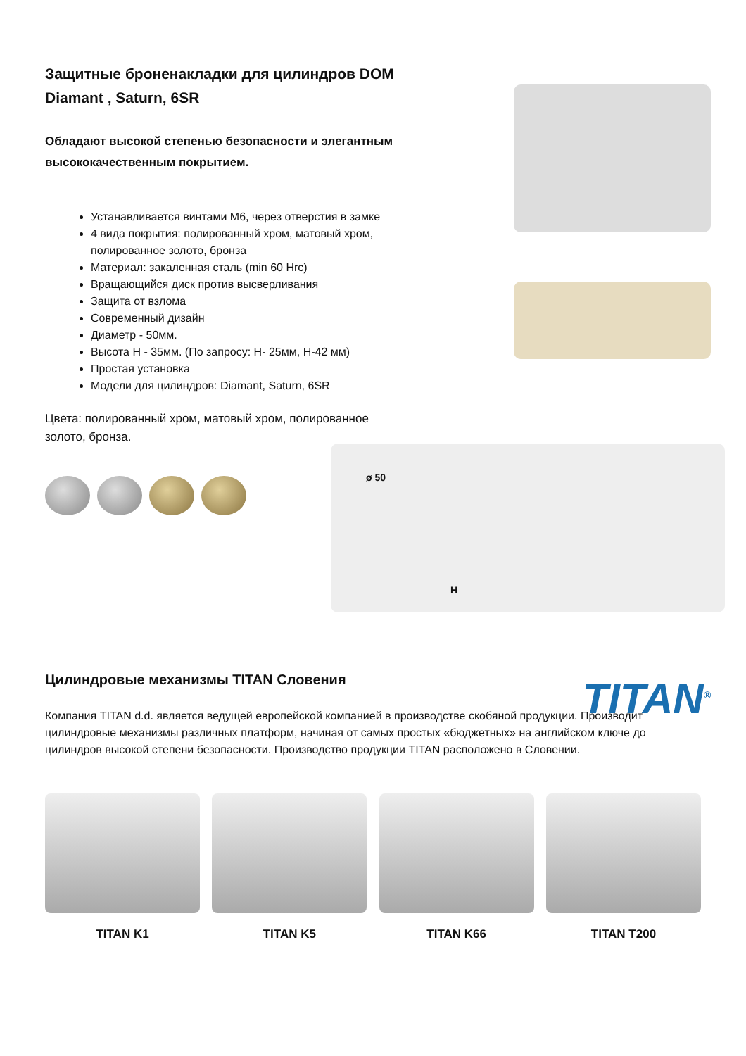Защитные броненакладки для цилиндров DOM Diamant , Saturn, 6SR
Обладают высокой степенью безопасности и элегантным высококачественным покрытием.
Устанавливается винтами М6, через отверстия в замке
4 вида покрытия: полированный хром, матовый хром, полированное золото, бронза
Материал: закаленная сталь (min 60 Hrc)
Вращающийся диск против высверливания
Защита от взлома
Современный дизайн
Диаметр - 50мм.
Высота Н - 35мм. (По запросу: Н- 25мм, Н-42 мм)
Простая установка
Модели для цилиндров: Diamant, Saturn, 6SR
Цвета: полированный хром, матовый хром, полированное золото, бронза.
ø 50
H
Цилиндровые механизмы TITAN Словения
TITAN<sup>®</sup>
Компания TITAN d.d. является ведущей европейской компанией в производстве скобяной продукции. Производит цилиндровые механизмы различных платформ, начиная от самых простых «бюджетных» на английском ключе до цилиндров высокой степени безопасности. Производство продукции TITAN расположено в Словении.
TITAN K1 TITAN K5 TITAN K66 TITAN T200